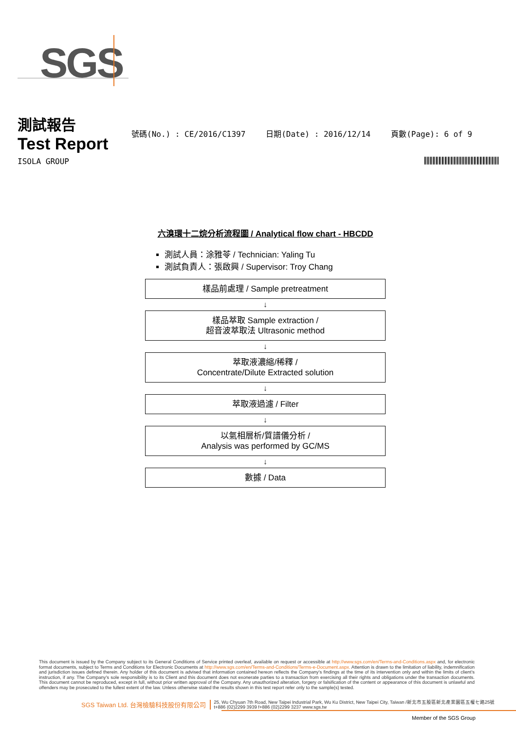SGS
測試報告
Test Report
號碼(No.) : CE/2016/C1397 日期(Date) : 2016/12/14 頁數(Page): 6 of 9
ISOLA GROUP
六溴環十二烷分析流程圖 / Analytical flow chart - HBCDD
測試人員：涂雅苓 / Technician: Yaling Tu
測試負責人：張啟興 / Supervisor: Troy Chang
樣品前處理 / Sample pretreatment
↓
樣品萃取 Sample extraction /
超音波萃取法 Ultrasonic method
↓
萃取液濃縮/稀釋 /
Concentrate/Dilute Extracted solution
↓
萃取液過濾 / Filter
↓
以氣相層析/質譜儀分析 /
Analysis was performed by GC/MS
↓
數據 / Data
This document is issued by the Company subject to its General Conditions of Service printed overleaf, available on request or accessible at http://www.sgs.com/en/Terms-and-Conditions.aspx and, for electronic format documents, subject to Terms and Conditions for Electronic Documents at http://www.sgs.com/en/Terms-and-Conditions/Terms-e-Document.aspx. Attention is drawn to the limitation of liability, indemnification and jurisdiction issues defined therein. Any holder of this document is advised that information contained hereon reflects the Company's findings at the time of its intervention only and within the limits of client's instruction, if any. The Company's sole responsibility is to its Client and this document does not exonerate parties to a transaction from exercising all their rights and obligations under the transaction documents. This document cannot be reproduced, except in full, without prior written approval of the Company. Any unauthorized alteration, forgery or falsification of the content or appearance of this document is unlawful and offenders may be prosecuted to the fullest extent of the law. Unless otherwise stated the results shown in this test report refer only to the sample(s) tested.
SGS Taiwan Ltd. 台灣檢驗科技股份有限公司 25, Wu Chyuan 7th Road, New Taipei Industrial Park, Wu Ku District, New Taipei City, Taiwan /新北市五股區新北產業園區五權七路25號
t+886 (02)2299 3939 f+886 (02)2299 3237 www.sgs.tw
Member of the SGS Group